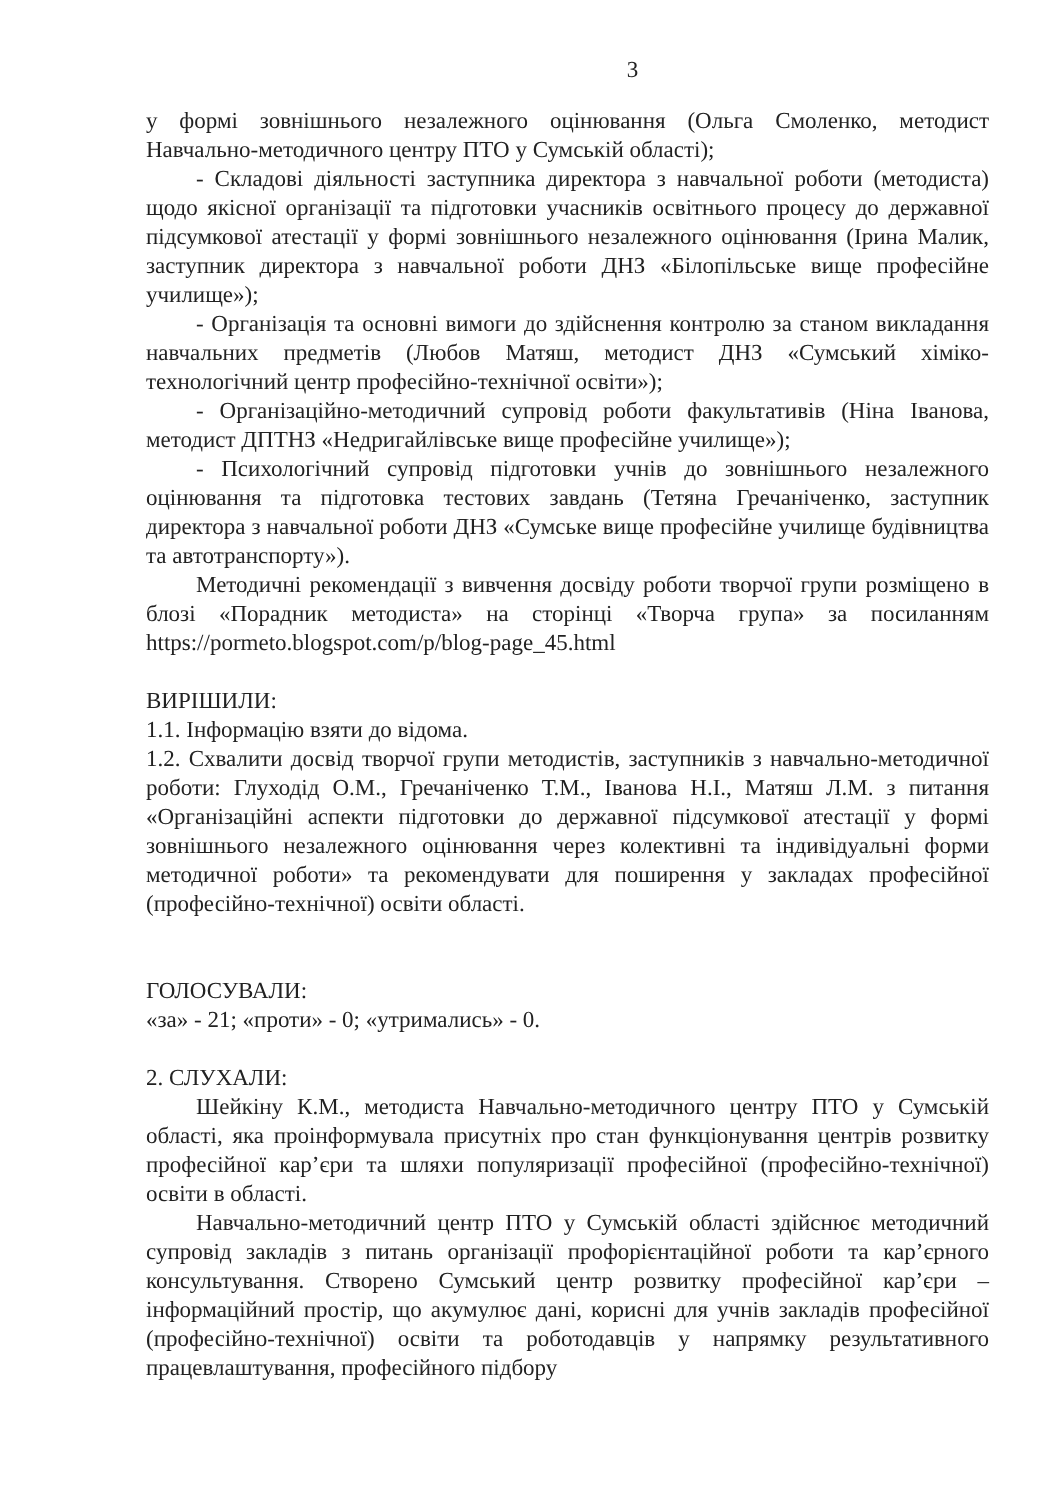3
у формі зовнішнього незалежного оцінювання (Ольга Смоленко, методист Навчально-методичного центру ПТО у Сумській області);
- Складові діяльності заступника директора з навчальної роботи (методиста) щодо якісної організації та підготовки учасників освітнього процесу до державної підсумкової атестації у формі зовнішнього незалежного оцінювання (Ірина Малик, заступник директора з навчальної роботи ДНЗ «Білопільське вище професійне училище»);
- Організація та основні вимоги до здійснення контролю за станом викладання навчальних предметів (Любов Матяш, методист ДНЗ «Сумський хіміко-технологічний центр професійно-технічної освіти»);
- Організаційно-методичний супровід роботи факультативів (Ніна Іванова, методист ДПТНЗ «Недригайлівське вище професійне училище»);
- Психологічний супровід підготовки учнів до зовнішнього незалежного оцінювання та підготовка тестових завдань (Тетяна Гречаніченко, заступник директора з навчальної роботи ДНЗ «Сумське вище професійне училище будівництва та автотранспорту»).
Методичні рекомендації з вивчення досвіду роботи творчої групи розміщено в блозі «Порадник методиста» на сторінці «Творча група» за посиланням https://pormeto.blogspot.com/p/blog-page_45.html
ВИРІШИЛИ:
1.1. Інформацію взяти до відома.
1.2. Схвалити досвід творчої групи методистів, заступників з навчально-методичної роботи: Глуходід О.М., Гречаніченко Т.М., Іванова Н.І., Матяш Л.М. з питання «Організаційні аспекти підготовки до державної підсумкової атестації у формі зовнішнього незалежного оцінювання через колективні та індивідуальні форми методичної роботи» та рекомендувати для поширення у закладах професійної (професійно-технічної) освіти області.
ГОЛОСУВАЛИ:
«за» - 21; «проти» - 0; «утримались» - 0.
2. СЛУХАЛИ:
Шейкіну К.М., методиста Навчально-методичного центру ПТО у Сумській області, яка проінформувала присутніх про стан функціонування центрів розвитку професійної кар’єри та шляхи популяризації професійної (професійно-технічної) освіти в області.
Навчально-методичний центр ПТО у Сумській області здійснює методичний супровід закладів з питань організації профорієнтаційної роботи та кар’єрного консультування. Створено Сумський центр розвитку професійної кар’єри – інформаційний простір, що акумулює дані, корисні для учнів закладів професійної (професійно-технічної) освіти та роботодавців у напрямку результативного працевлаштування, професійного підбору